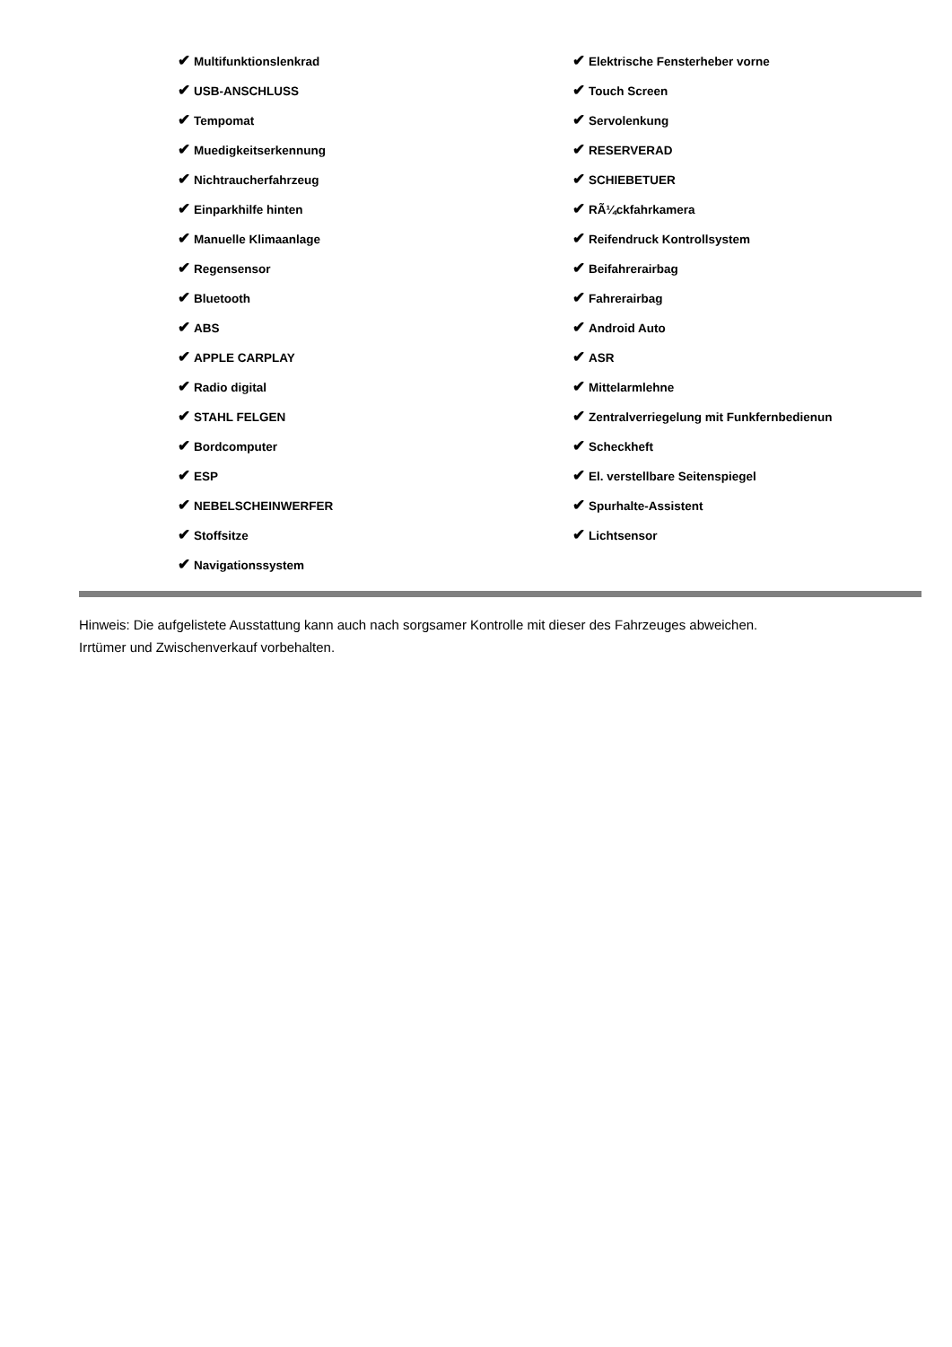✔ Multifunktionslenkrad
✔ USB-ANSCHLUSS
✔ Tempomat
✔ Muedigkeitserkennung
✔ Nichtraucherfahrzeug
✔ Einparkhilfe hinten
✔ Manuelle Klimaanlage
✔ Regensensor
✔ Bluetooth
✔ ABS
✔ APPLE CARPLAY
✔ Radio digital
✔ STAHL FELGEN
✔ Bordcomputer
✔ ESP
✔ NEBELSCHEINWERFER
✔ Stoffsitze
✔ Navigationssystem
✔ Elektrische Fensterheber vorne
✔ Touch Screen
✔ Servolenkung
✔ RESERVERAD
✔ SCHIEBETUER
✔ RÃ¼ckfahrkamera
✔ Reifendruck Kontrollsystem
✔ Beifahrerairbag
✔ Fahrerairbag
✔ Android Auto
✔ ASR
✔ Mittelarmlehne
✔ Zentralverriegelung mit Funkfernbedienun
✔ Scheckheft
✔ El. verstellbare Seitenspiegel
✔ Spurhalte-Assistent
✔ Lichtsensor
Hinweis: Die aufgelistete Ausstattung kann auch nach sorgsamer Kontrolle mit dieser des Fahrzeuges abweichen. Irrtümer und Zwischenverkauf vorbehalten.